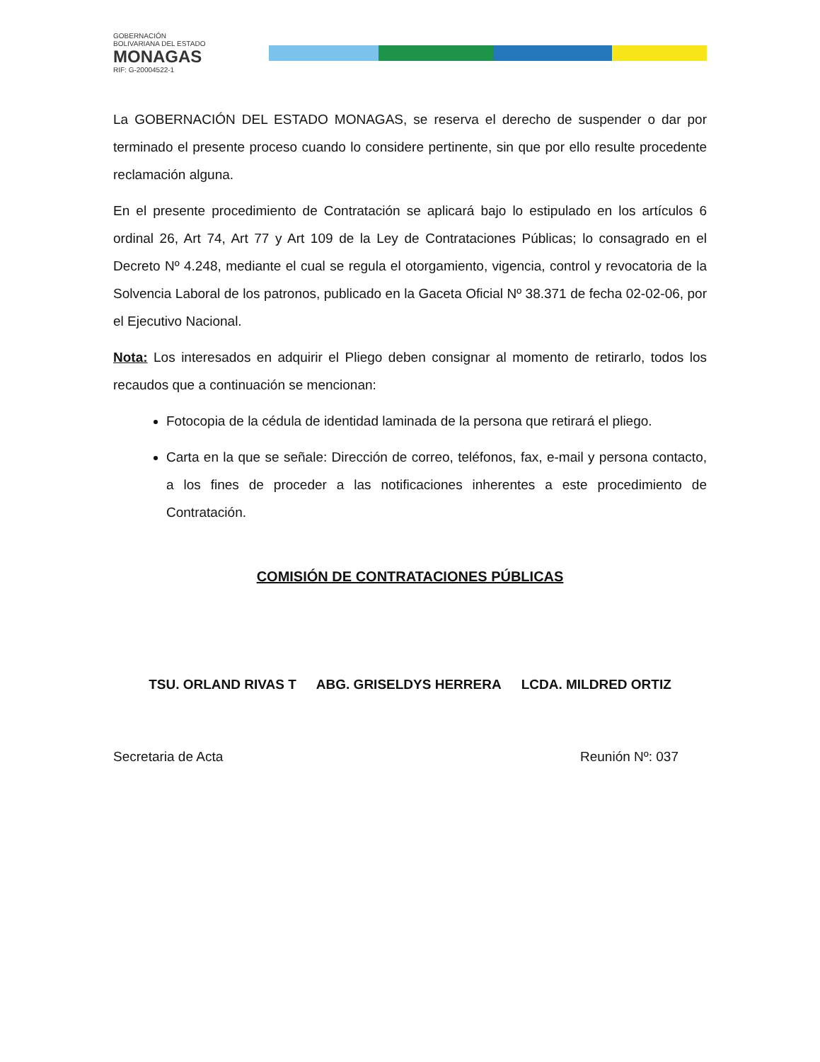GOBERNACIÓN
BOLIVARIANA DEL ESTADO
MONAGAS
RIF: G-20004522-1
La GOBERNACIÓN DEL ESTADO MONAGAS, se reserva el derecho de suspender o dar por terminado el presente proceso cuando lo considere pertinente, sin que por ello resulte procedente reclamación alguna.
En el presente procedimiento de Contratación se aplicará bajo lo estipulado en los artículos 6 ordinal 26, Art 74, Art 77 y Art 109 de la Ley de Contrataciones Públicas; lo consagrado en el Decreto Nº 4.248, mediante el cual se regula el otorgamiento, vigencia, control y revocatoria de la Solvencia Laboral de los patronos, publicado en la Gaceta Oficial Nº 38.371 de fecha 02-02-06, por el Ejecutivo Nacional.
Nota: Los interesados en adquirir el Pliego deben consignar al momento de retirarlo, todos los recaudos que a continuación se mencionan:
Fotocopia de la cédula de identidad laminada de la persona que retirará el pliego.
Carta en la que se señale: Dirección de correo, teléfonos, fax, e-mail y persona contacto, a los fines de proceder a las notificaciones inherentes a este procedimiento de Contratación.
COMISIÓN DE CONTRATACIONES PÚBLICAS
TSU. ORLAND RIVAS T ABG. GRISELDYS HERRERA LCDA. MILDRED ORTIZ
Secretaria de Acta Reunión Nº: 037